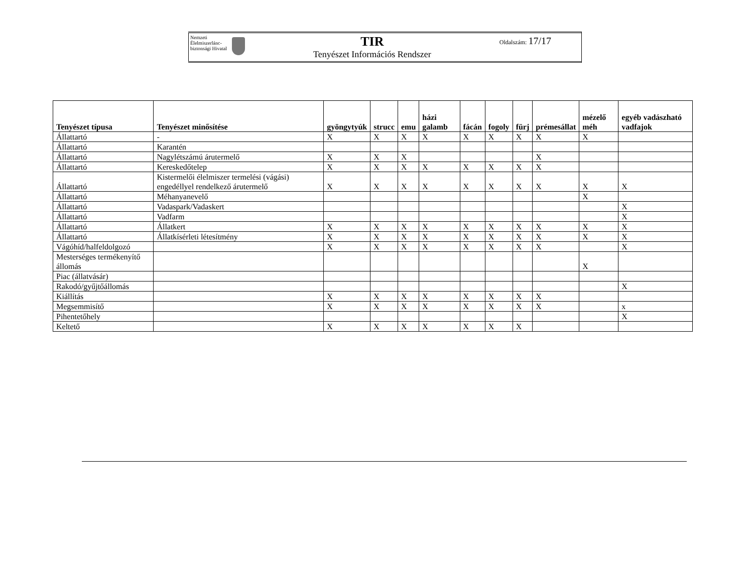Nemzeti Élelmiszerlánc-biztonsági Hivatal
TIR
Tenyészet Információs Rendszer
Oldalszám: 17/17
| Tenyészet típusa | Tenyészet minősítése | gyöngytyúk | strucc | emu | házi galamb | fácán | fogoly | fürj | prémesállat | mézelő méh | egyéb vadászható vadfajok |
| --- | --- | --- | --- | --- | --- | --- | --- | --- | --- | --- | --- |
| Állattartó | - | X | X | X | X | X | X | X | X | X | |
| Állattartó | Karantén | | | | | | | | | | |
| Állattartó | Nagylétszámú árutermelő | X | X | X | | | | | X | | |
| Állattartó | Kereskedőtelep | X | X | X | X | X | X | X | X | | |
| Állattartó | Kistermelői élelmiszer termelési (vágási) engedéllyel rendelkező árutermelő | X | X | X | X | X | X | X | X | X | X |
| Állattartó | Méhanyanevelő | | | | | | | | | X | |
| Állattartó | Vadaspark/Vadaskert | | | | | | | | | | X |
| Állattartó | Vadfarm | | | | | | | | | | X |
| Állattartó | Állatkert | X | X | X | X | X | X | X | X | X | X |
| Állattartó | Állatkísérleti létesítmény | X | X | X | X | X | X | X | X | X | X |
| Vágóhíd/halfeldolgozó | | X | X | X | X | X | X | X | X | | X |
| Mesterséges termékenyítő állomás | | | | | | | | | | X | |
| Piac (állatvásár) | | | | | | | | | | | |
| Rakodó/gyűjtőállomás | | | | | | | | | | | X |
| Kiállítás | | X | X | X | X | X | X | X | X | | |
| Megsemmisítő | | X | X | X | X | X | X | X | X | | x |
| Pihentetőhely | | | | | | | | | | | X |
| Keltető | | X | X | X | X | X | X | X | | | |